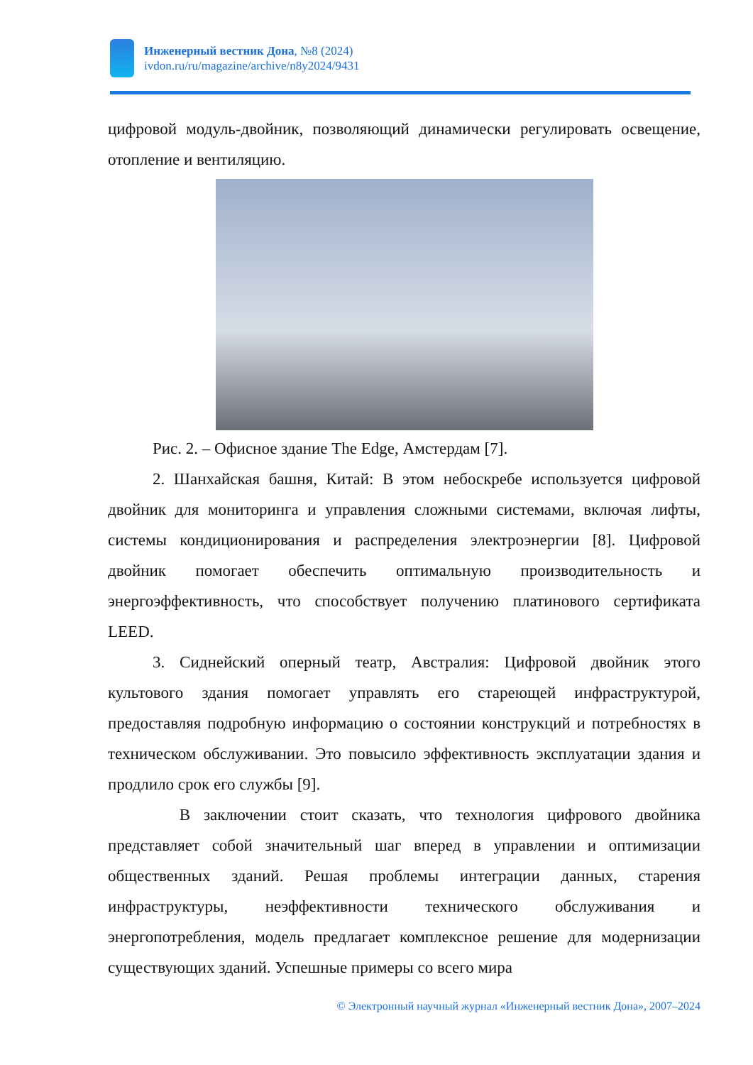Инженерный вестник Дона, №8 (2024)
ivdon.ru/ru/magazine/archive/n8y2024/9431
цифровой модуль-двойник, позволяющий динамически регулировать освещение, отопление и вентиляцию.
Рис. 2. – Офисное здание The Edge, Амстердам [7].
2. Шанхайская башня, Китай: В этом небоскребе используется цифровой двойник для мониторинга и управления сложными системами, включая лифты, системы кондиционирования и распределения электроэнергии [8]. Цифровой двойник помогает обеспечить оптимальную производительность и энергоэффективность, что способствует получению платинового сертификата LEED.
3. Сиднейский оперный театр, Австралия: Цифровой двойник этого культового здания помогает управлять его стареющей инфраструктурой, предоставляя подробную информацию о состоянии конструкций и потребностях в техническом обслуживании. Это повысило эффективность эксплуатации здания и продлило срок его службы [9].
В заключении стоит сказать, что технология цифрового двойника представляет собой значительный шаг вперед в управлении и оптимизации общественных зданий. Решая проблемы интеграции данных, старения инфраструктуры, неэффективности технического обслуживания и энергопотребления, модель предлагает комплексное решение для модернизации существующих зданий. Успешные примеры со всего мира
© Электронный научный журнал «Инженерный вестник Дона», 2007–2024